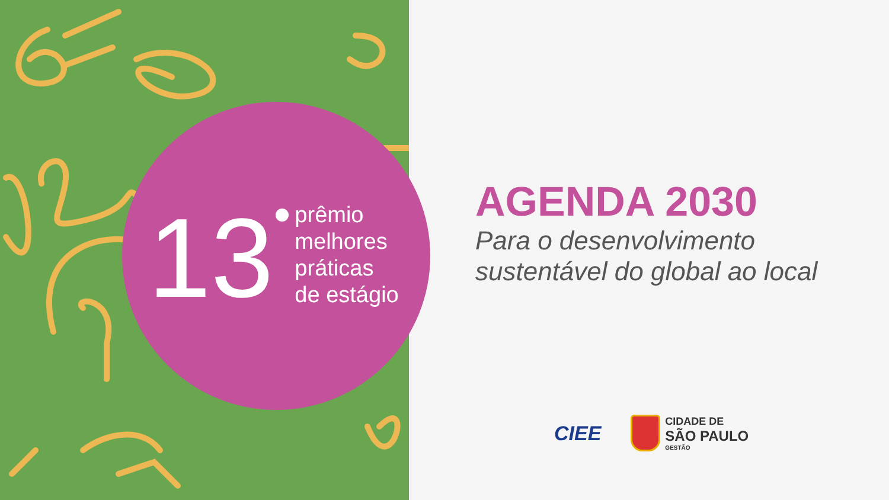13
prêmio
melhores
práticas
de estágio
AGENDA 2030
Para o desenvolvimento
sustentável do global ao local
CIEE
CIDADE DE
SÃO PAULO
GESTÃO